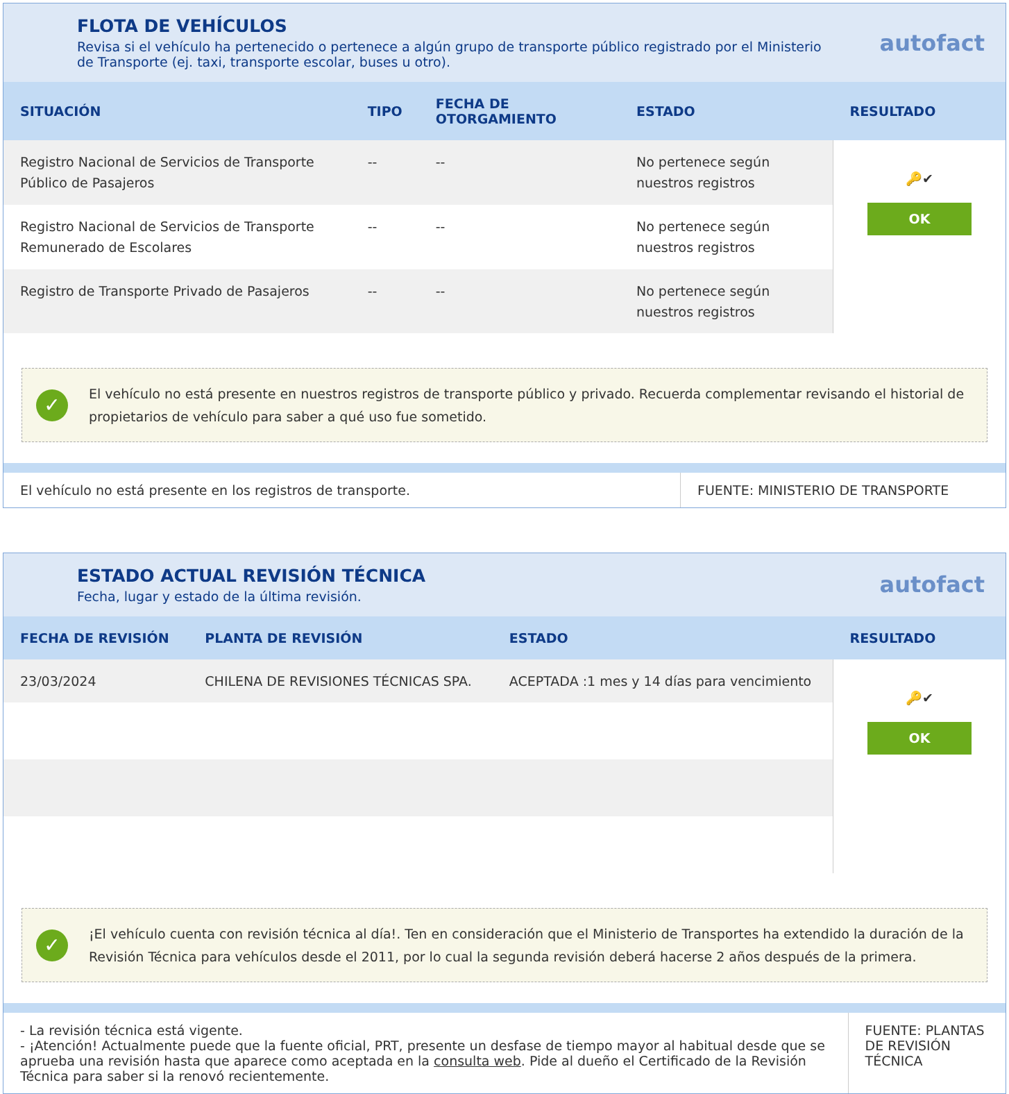FLOTA DE VEHÍCULOS
Revisa si el vehículo ha pertenecido o pertenece a algún grupo de transporte público registrado por el Ministerio de Transporte (ej. taxi, transporte escolar, buses u otro).
autofact
| SITUACIÓN | TIPO | FECHA DE OTORGAMIENTO | ESTADO | RESULTADO |
| --- | --- | --- | --- | --- |
| Registro Nacional de Servicios de Transporte Público de Pasajeros | -- | -- | No pertenece según nuestros registros | 🔑✔ OK |
| Registro Nacional de Servicios de Transporte Remunerado de Escolares | -- | -- | No pertenece según nuestros registros | |
| Registro de Transporte Privado de Pasajeros | -- | -- | No pertenece según nuestros registros | |
✓
El vehículo no está presente en nuestros registros de transporte público y privado. Recuerda complementar revisando el historial de propietarios de vehículo para saber a qué uso fue sometido.
El vehículo no está presente en los registros de transporte.
FUENTE: MINISTERIO DE TRANSPORTE
ESTADO ACTUAL REVISIÓN TÉCNICA
Fecha, lugar y estado de la última revisión.
autofact
| FECHA DE REVISIÓN | PLANTA DE REVISIÓN | ESTADO | RESULTADO |
| --- | --- | --- | --- |
| 23/03/2024 | CHILENA DE REVISIONES TÉCNICAS SPA. | ACEPTADA :1 mes y 14 días para vencimiento | 🔑✔ OK |
✓
¡El vehículo cuenta con revisión técnica al día!. Ten en consideración que el Ministerio de Transportes ha extendido la duración de la Revisión Técnica para vehículos desde el 2011, por lo cual la segunda revisión deberá hacerse 2 años después de la primera.
- La revisión técnica está vigente.
- ¡Atención! Actualmente puede que la fuente oficial, PRT, presente un desfase de tiempo mayor al habitual desde que se aprueba una revisión hasta que aparece como aceptada en la consulta web. Pide al dueño el Certificado de la Revisión Técnica para saber si la renovó recientemente.
FUENTE: PLANTAS DE REVISIÓN TÉCNICA